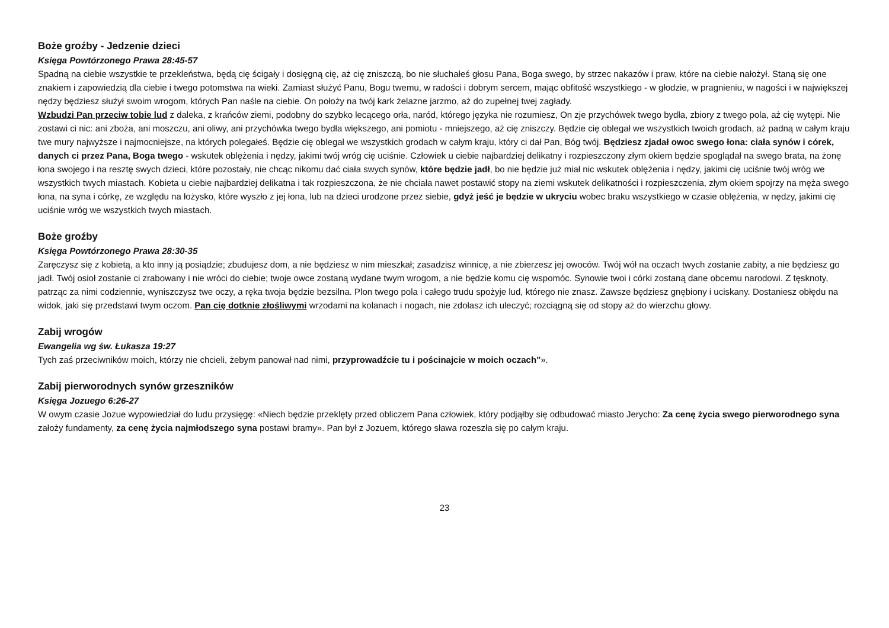Boże groźby - Jedzenie dzieci
Księga Powtórzonego Prawa 28:45-57
Spadną na ciebie wszystkie te przekleństwa, będą cię ścigały i dosięgną cię, aż cię zniszczą, bo nie słuchałeś głosu Pana, Boga swego, by strzec nakazów i praw, które na ciebie nałożył. Staną się one znakiem i zapowiedzią dla ciebie i twego potomstwa na wieki. Zamiast służyć Panu, Bogu twemu, w radości i dobrym sercem, mając obfitość wszystkiego - w głodzie, w pragnieniu, w nagości i w największej nędzy będziesz służył swoim wrogom, których Pan naśle na ciebie. On położy na twój kark żelazne jarzmo, aż do zupełnej twej zagłady.
Wzbudzi Pan przeciw tobie lud z daleka, z krańców ziemi, podobny do szybko lecącego orła, naród, którego języka nie rozumiesz, On zje przychówek twego bydła, zbiory z twego pola, aż cię wytępi. Nie zostawi ci nic: ani zboża, ani moszczu, ani oliwy, ani przychówka twego bydła większego, ani pomiotu - mniejszego, aż cię zniszczy. Będzie cię oblegał we wszystkich twoich grodach, aż padną w całym kraju twe mury najwyższe i najmocniejsze, na których polegałeś. Będzie cię oblegał we wszystkich grodach w całym kraju, który ci dał Pan, Bóg twój. Będziesz zjadał owoc swego łona: ciała synów i córek, danych ci przez Pana, Boga twego - wskutek oblężenia i nędzy, jakimi twój wróg cię uciśnie. Człowiek u ciebie najbardziej delikatny i rozpieszczony złym okiem będzie spoglądał na swego brata, na żonę łona swojego i na resztę swych dzieci, które pozostały, nie chcąc nikomu dać ciała swych synów, które będzie jadł, bo nie będzie już miał nic wskutek oblężenia i nędzy, jakimi cię uciśnie twój wróg we wszystkich twych miastach. Kobieta u ciebie najbardziej delikatna i tak rozpieszczona, że nie chciała nawet postawić stopy na ziemi wskutek delikatności i rozpieszczenia, złym okiem spojrzy na męża swego łona, na syna i córkę, ze względu na łożysko, które wyszło z jej łona, lub na dzieci urodzone przez siebie, gdyż jeść je będzie w ukryciu wobec braku wszystkiego w czasie oblężenia, w nędzy, jakimi cię uciśnie wróg we wszystkich twych miastach.
Boże groźby
Księga Powtórzonego Prawa 28:30-35
Zaręczysz się z kobietą, a kto inny ją posiądzie; zbudujesz dom, a nie będziesz w nim mieszkał; zasadzisz winnicę, a nie zbierzesz jej owoców. Twój wół na oczach twych zostanie zabity, a nie będziesz go jadł. Twój osioł zostanie ci zrabowany i nie wróci do ciebie; twoje owce zostaną wydane twym wrogom, a nie będzie komu cię wspomóc. Synowie twoi i córki zostaną dane obcemu narodowi. Z tęsknoty, patrząc za nimi codziennie, wyniszczysz twe oczy, a ręka twoja będzie bezsilna. Plon twego pola i całego trudu spożyje lud, którego nie znasz. Zawsze będziesz gnębiony i uciskany. Dostaniesz obłędu na widok, jaki się przedstawi twym oczom. Pan cię dotknie złośliwymi wrzodami na kolanach i nogach, nie zdołasz ich uleczyć; rozciągną się od stopy aż do wierzchu głowy.
Zabij wrogów
Ewangelia wg św. Łukasza 19:27
Tych zaś przeciwników moich, którzy nie chcieli, żebym panował nad nimi, przyprowadźcie tu i pościnajcie w moich oczach"».
Zabij pierworodnych synów grzeszników
Księga Jozuego 6:26-27
W owym czasie Jozue wypowiedział do ludu przysięgę: «Niech będzie przeklęty przed obliczem Pana człowiek, który podjąłby się odbudować miasto Jerycho: Za cenę życia swego pierworodnego syna założy fundamenty, za cenę życia najmłodszego syna postawi bramy». Pan był z Jozuem, którego sława rozeszła się po całym kraju.
23